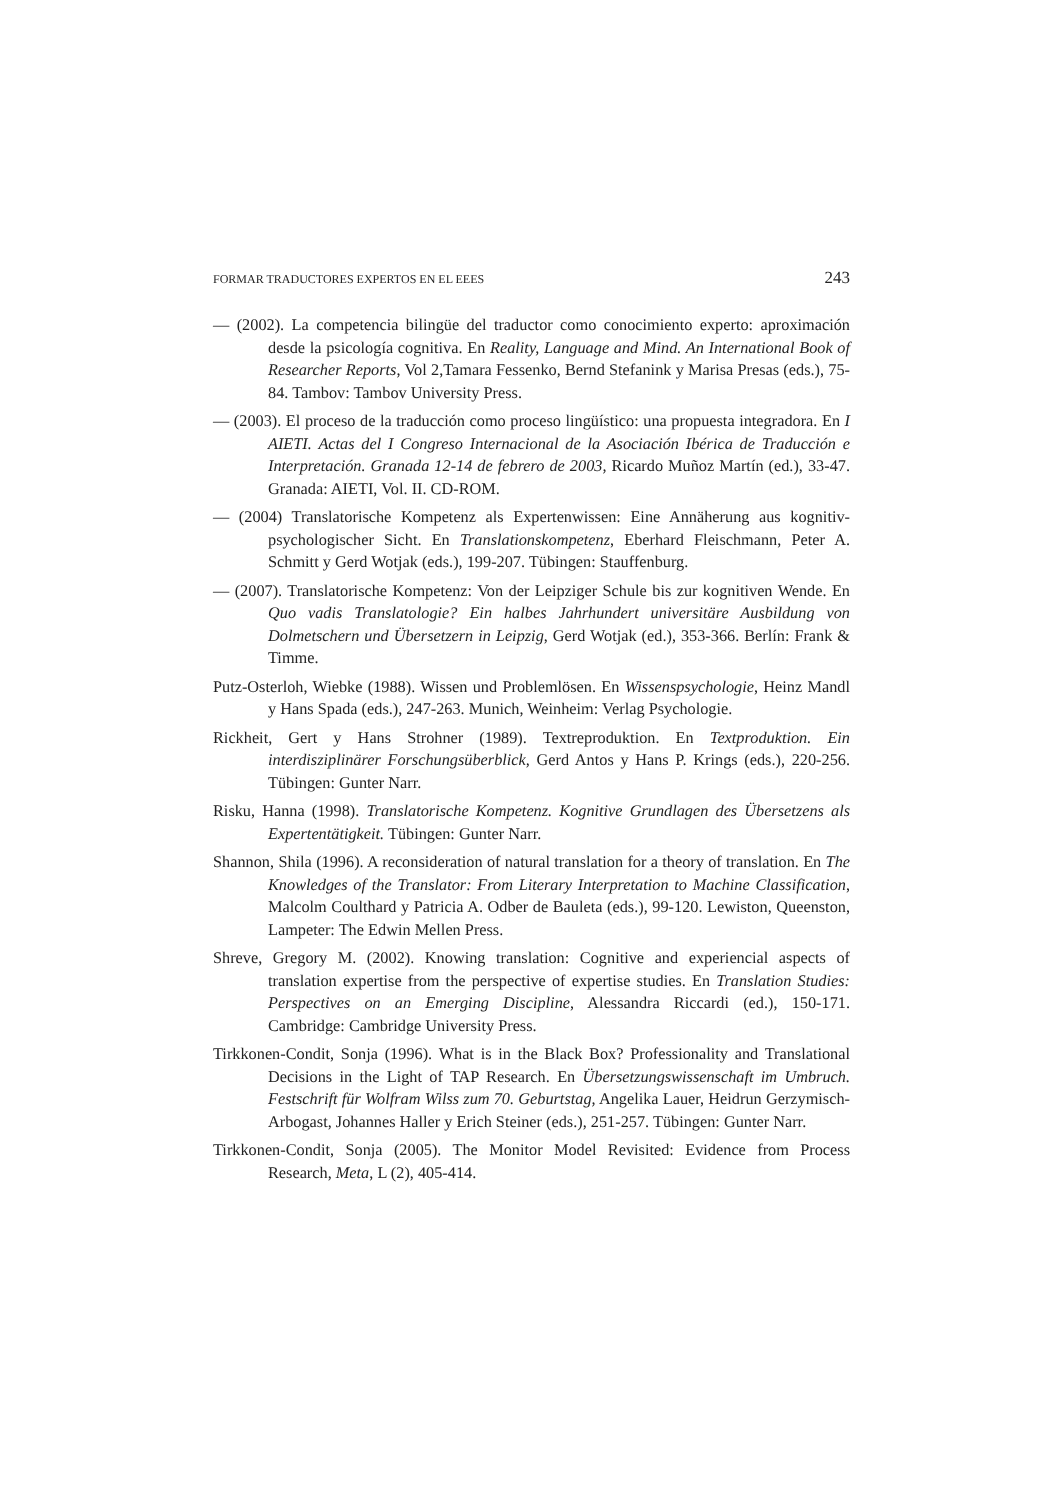FORMAR TRADUCTORES EXPERTOS EN EL EEES 243
— (2002). La competencia bilingüe del traductor como conocimiento experto: aproximación desde la psicología cognitiva. En Reality, Language and Mind. An International Book of Researcher Reports, Vol 2,Tamara Fessenko, Bernd Stefanink y Marisa Presas (eds.), 75-84. Tambov: Tambov University Press.
— (2003). El proceso de la traducción como proceso lingüístico: una propuesta integradora. En I AIETI. Actas del I Congreso Internacional de la Asociación Ibérica de Traducción e Interpretación. Granada 12-14 de febrero de 2003, Ricardo Muñoz Martín (ed.), 33-47. Granada: AIETI, Vol. II. CD-ROM.
— (2004) Translatorische Kompetenz als Expertenwissen: Eine Annäherung aus kognitiv-psychologischer Sicht. En Translationskompetenz, Eberhard Fleischmann, Peter A. Schmitt y Gerd Wotjak (eds.), 199-207. Tübingen: Stauffenburg.
— (2007). Translatorische Kompetenz: Von der Leipziger Schule bis zur kognitiven Wende. En Quo vadis Translatologie? Ein halbes Jahrhundert universitäre Ausbildung von Dolmetschern und Übersetzern in Leipzig, Gerd Wotjak (ed.), 353-366. Berlín: Frank & Timme.
Putz-Osterloh, Wiebke (1988). Wissen und Problemlösen. En Wissenspsychologie, Heinz Mandl y Hans Spada (eds.), 247-263. Munich, Weinheim: Verlag Psychologie.
Rickheit, Gert y Hans Strohner (1989). Textreproduktion. En Textproduktion. Ein interdisziplinärer Forschungsüberblick, Gerd Antos y Hans P. Krings (eds.), 220-256. Tübingen: Gunter Narr.
Risku, Hanna (1998). Translatorische Kompetenz. Kognitive Grundlagen des Übersetzens als Expertentätigkeit. Tübingen: Gunter Narr.
Shannon, Shila (1996). A reconsideration of natural translation for a theory of translation. En The Knowledges of the Translator: From Literary Interpretation to Machine Classification, Malcolm Coulthard y Patricia A. Odber de Bauleta (eds.), 99-120. Lewiston, Queenston, Lampeter: The Edwin Mellen Press.
Shreve, Gregory M. (2002). Knowing translation: Cognitive and experiencial aspects of translation expertise from the perspective of expertise studies. En Translation Studies: Perspectives on an Emerging Discipline, Alessandra Riccardi (ed.), 150-171. Cambridge: Cambridge University Press.
Tirkkonen-Condit, Sonja (1996). What is in the Black Box? Professionality and Translational Decisions in the Light of TAP Research. En Übersetzungswissenschaft im Umbruch. Festschrift für Wolfram Wilss zum 70. Geburtstag, Angelika Lauer, Heidrun Gerzymisch-Arbogast, Johannes Haller y Erich Steiner (eds.), 251-257. Tübingen: Gunter Narr.
Tirkkonen-Condit, Sonja (2005). The Monitor Model Revisited: Evidence from Process Research, Meta, L (2), 405-414.